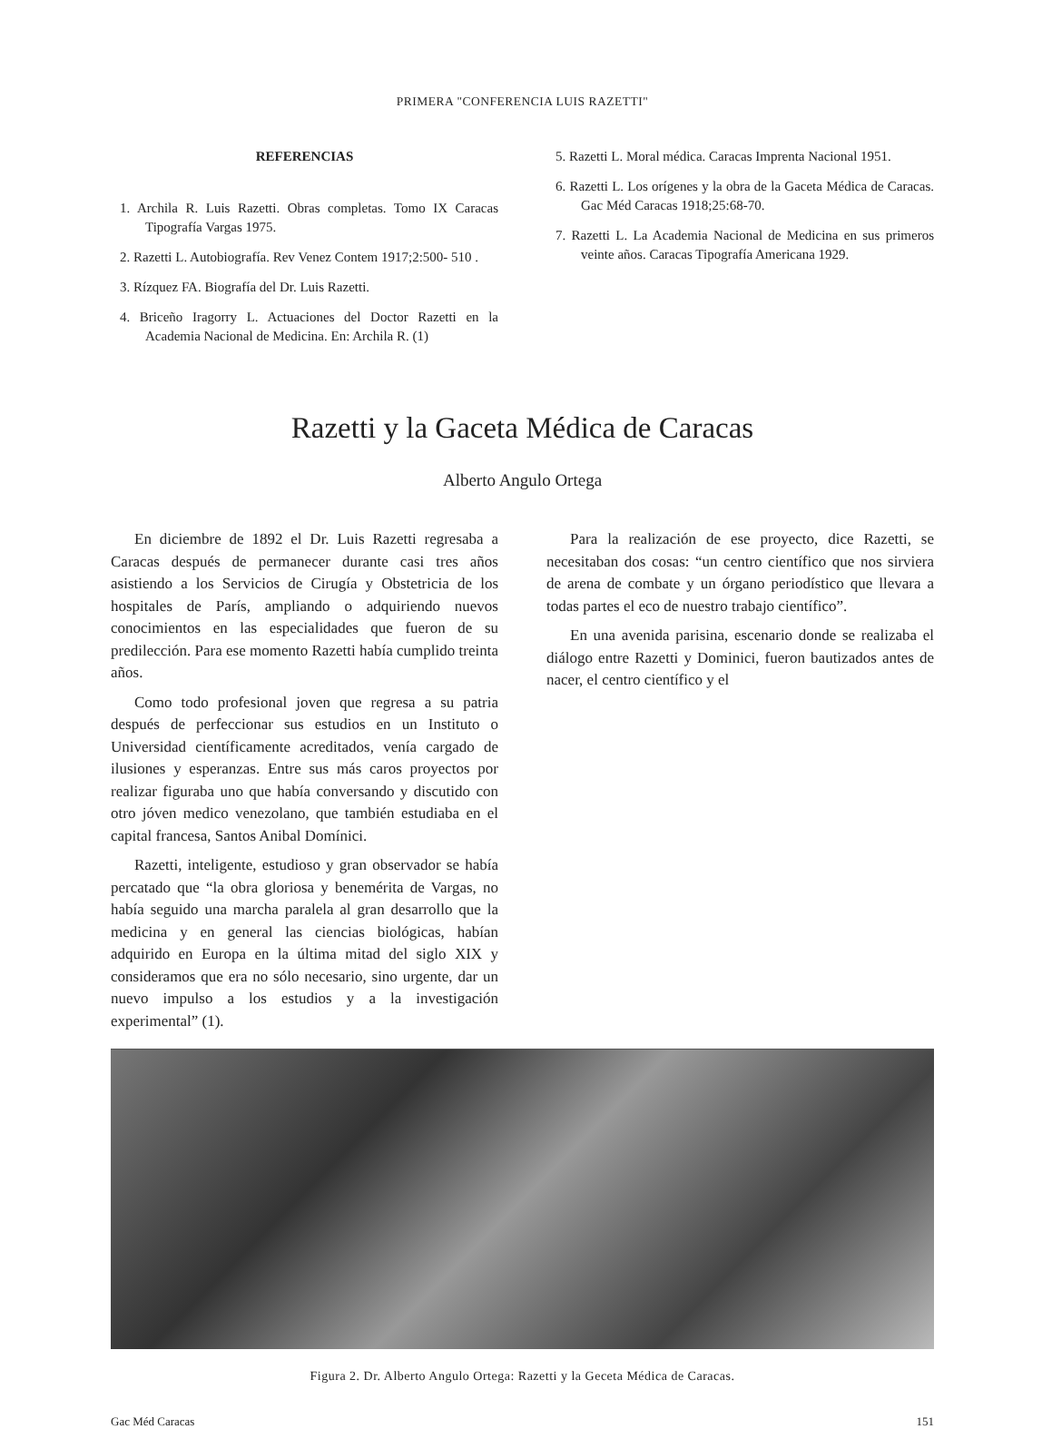PRIMERA "CONFERENCIA LUIS RAZETTI"
REFERENCIAS
1. Archila R. Luis Razetti. Obras completas. Tomo IX Caracas Tipografía Vargas 1975.
2. Razetti L. Autobiografía. Rev Venez Contem 1917;2:500- 510 .
3. Rízquez FA. Biografía del Dr. Luis Razetti.
4. Briceño Iragorry L. Actuaciones del Doctor Razetti en la Academia Nacional de Medicina. En: Archila R. (1)
5. Razetti L. Moral médica. Caracas Imprenta Nacional 1951.
6. Razetti L. Los orígenes y la obra de la Gaceta Médica de Caracas. Gac Méd Caracas 1918;25:68-70.
7. Razetti L. La Academia Nacional de Medicina en sus primeros veinte años. Caracas Tipografía Americana 1929.
Razetti y la Gaceta Médica de Caracas
Alberto Angulo Ortega
En diciembre de 1892 el Dr. Luis Razetti regresaba a Caracas después de permanecer durante casi tres años asistiendo a los Servicios de Cirugía y Obstetricia de los hospitales de París, ampliando o adquiriendo nuevos conocimientos en las especialidades que fueron de su predilección. Para ese momento Razetti había cumplido treinta años.
Como todo profesional joven que regresa a su patria después de perfeccionar sus estudios en un Instituto o Universidad científicamente acreditados, venía cargado de ilusiones y esperanzas. Entre sus más caros proyectos por realizar figuraba uno que había conversando y discutido con otro jóven medico venezolano, que también estudiaba en el capital francesa, Santos Anibal Domínici.
Razetti, inteligente, estudioso y gran observador se había percatado que “la obra gloriosa y benemérita de Vargas, no había seguido una marcha paralela al gran desarrollo que la medicina y en general las ciencias biológicas, habían adquirido en Europa en la última mitad del siglo XIX y consideramos que era no sólo necesario, sino urgente, dar un nuevo impulso a los estudios y a la investigación experimental” (1).
Para la realización de ese proyecto, dice Razetti, se necesitaban dos cosas: “un centro científico que nos sirviera de arena de combate y un órgano periodístico que llevara a todas partes el eco de nuestro trabajo científico”.
En una avenida parisina, escenario donde se realizaba el diálogo entre Razetti y Dominici, fueron bautizados antes de nacer, el centro científico y el
Figura 2. Dr. Alberto Angulo Ortega: Razetti y la Geceta Médica de Caracas.
Gac Méd Caracas 151